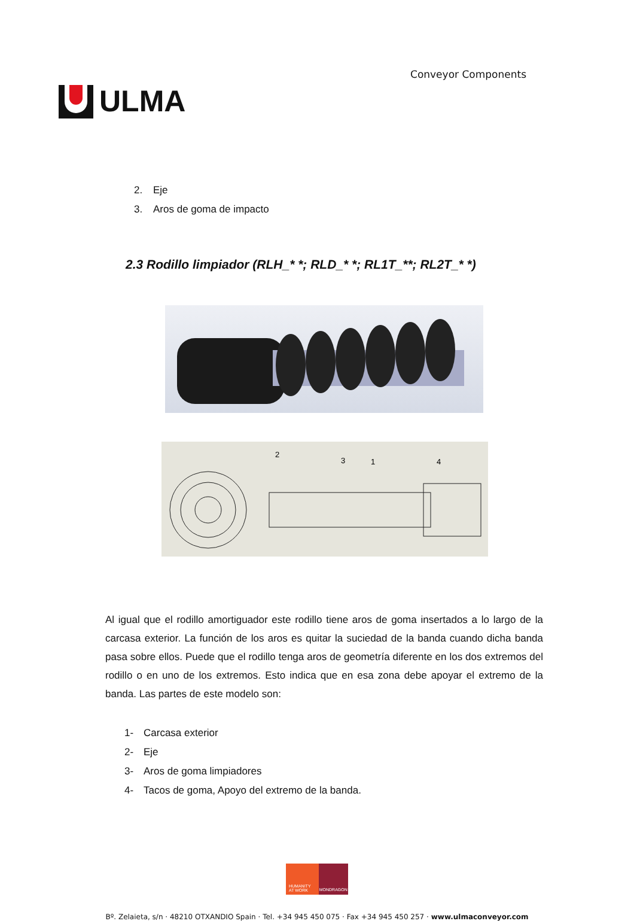ULMA
Conveyor Components
2. Eje
3. Aros de goma de impacto
2.3 Rodillo limpiador (RLH_* *; RLD_* *; RL1T_**; RL2T_* *)
2
3
1
4
Al igual que el rodillo amortiguador este rodillo tiene aros de goma insertados a lo largo de la carcasa exterior. La función de los aros es quitar la suciedad de la banda cuando dicha banda pasa sobre ellos. Puede que el rodillo tenga aros de geometría diferente en los dos extremos del rodillo o en uno de los extremos. Esto indica que en esa zona debe apoyar el extremo de la banda. Las partes de este modelo son:
1- Carcasa exterior
2- Eje
3- Aros de goma limpiadores
4- Tacos de goma, Apoyo del extremo de la banda.
HUMANITY
AT WORK
MONDRAGON
Bº. Zelaieta, s/n · 48210 OTXANDIO Spain · Tel. +34 945 450 075 · Fax +34 945 450 257 · www.ulmaconveyor.com